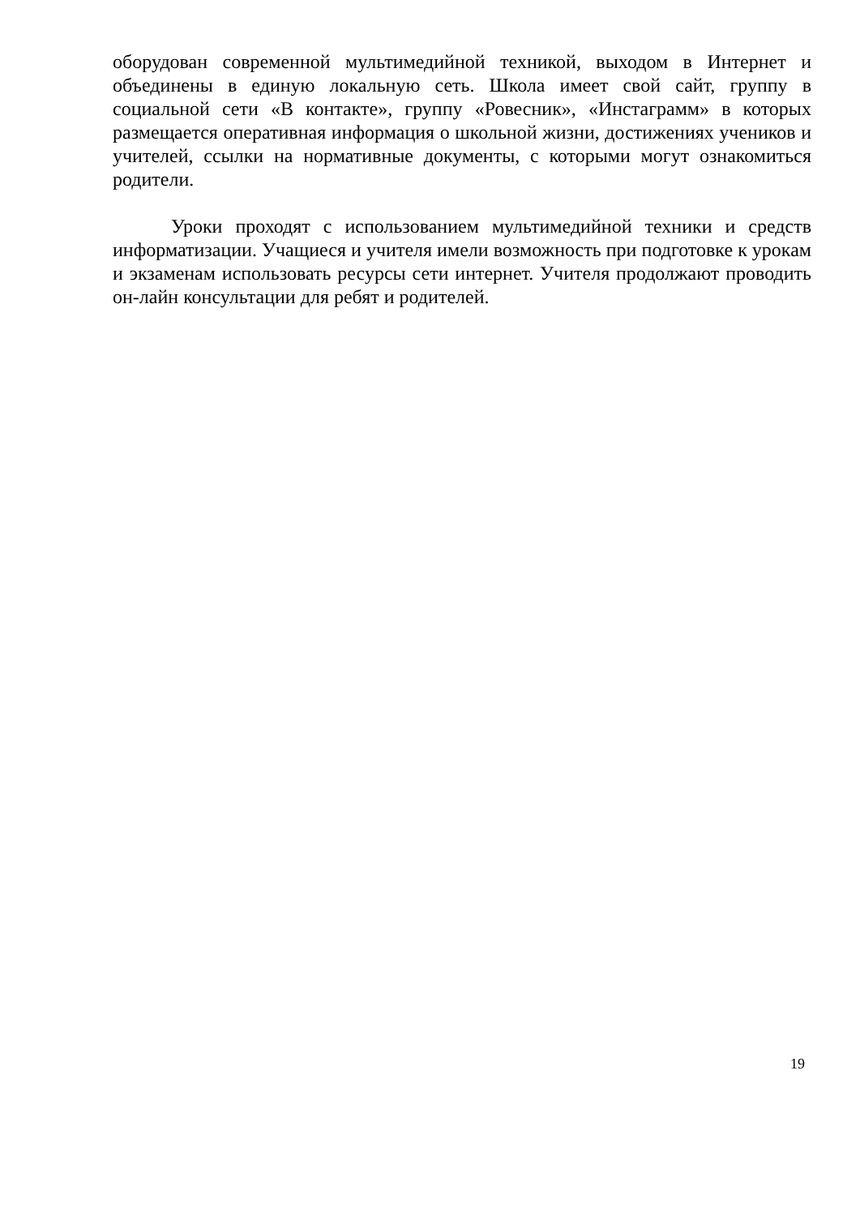оборудован современной мультимедийной техникой, выходом в Интернет и объединены в единую локальную сеть. Школа имеет свой сайт, группу в социальной сети «В контакте», группу «Ровесник», «Инстаграмм» в которых размещается оперативная информация о школьной жизни, достижениях учеников и учителей, ссылки на нормативные документы, с которыми могут ознакомиться родители.
Уроки проходят с использованием мультимедийной техники и средств информатизации. Учащиеся и учителя имели возможность при подготовке к урокам и экзаменам использовать ресурсы сети интернет. Учителя продолжают проводить он-лайн консультации для ребят и родителей.
19